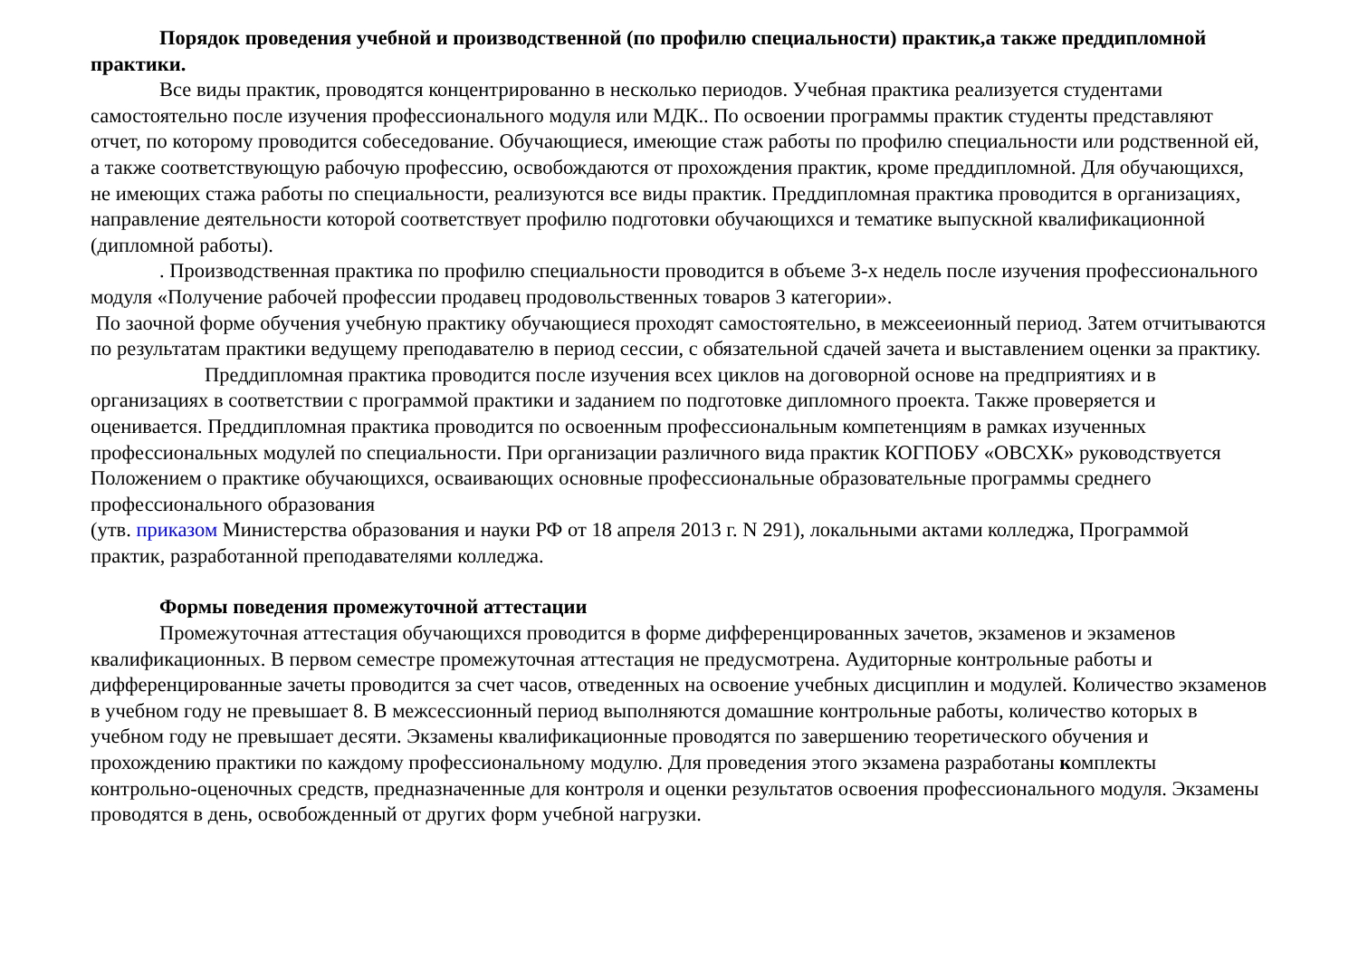Порядок проведения учебной и производственной (по профилю специальности) практик,а также преддипломной практики.
Все виды практик, проводятся концентрированно в несколько периодов. Учебная практика реализуется студентами самостоятельно после изучения профессионального модуля или МДК.. По освоении программы практик студенты представляют отчет, по которому проводится собеседование. Обучающиеся, имеющие стаж работы по профилю специальности или родственной ей, а также соответствующую рабочую профессию, освобождаются от прохождения практик, кроме преддипломной. Для обучающихся, не имеющих стажа работы по специальности, реализуются все виды практик. Преддипломная практика проводится в организациях, направление деятельности которой соответствует профилю подготовки обучающихся и тематике выпускной квалификационной (дипломной работы).
. Производственная практика по профилю специальности проводится в объеме 3-х недель после изучения профессионального модуля «Получение рабочей профессии продавец продовольственных товаров 3 категории».
По заочной форме обучения учебную практику обучающиеся проходят самостоятельно, в межсееионный период. Затем отчитываются по результатам практики ведущему преподавателю в период сессии, с обязательной сдачей зачета и выставлением оценки за практику.
Преддипломная практика проводится после изучения всех циклов на договорной основе на предприятиях и в организациях в соответствии с программой практики и заданием по подготовке дипломного проекта. Также проверяется и оценивается. Преддипломная практика проводится по освоенным профессиональным компетенциям в рамках изученных профессиональных модулей по специальности. При организации различного вида практик КОГПОБУ «ОВСХК» руководствуется Положением о практике обучающихся, осваивающих основные профессиональные образовательные программы среднего профессионального образования
(утв. приказом Министерства образования и науки РФ от 18 апреля 2013 г. N 291), локальными актами колледжа, Программой практик, разработанной преподавателями колледжа.
Формы поведения промежуточной аттестации
Промежуточная аттестация обучающихся проводится в форме дифференцированных зачетов, экзаменов и экзаменов квалификационных. В первом семестре промежуточная аттестация не предусмотрена. Аудиторные контрольные работы и дифференцированные зачеты проводится за счет часов, отведенных на освоение учебных дисциплин и модулей. Количество экзаменов в учебном году не превышает 8. В межсессионный период выполняются домашние контрольные работы, количество которых в учебном году не превышает десяти. Экзамены квалификационные проводятся по завершению теоретического обучения и прохождению практики по каждому профессиональному модулю. Для проведения этого экзамена разработаны комплекты контрольно-оценочных средств, предназначенные для контроля и оценки результатов освоения профессионального модуля. Экзамены проводятся в день, освобожденный от других форм учебной нагрузки.